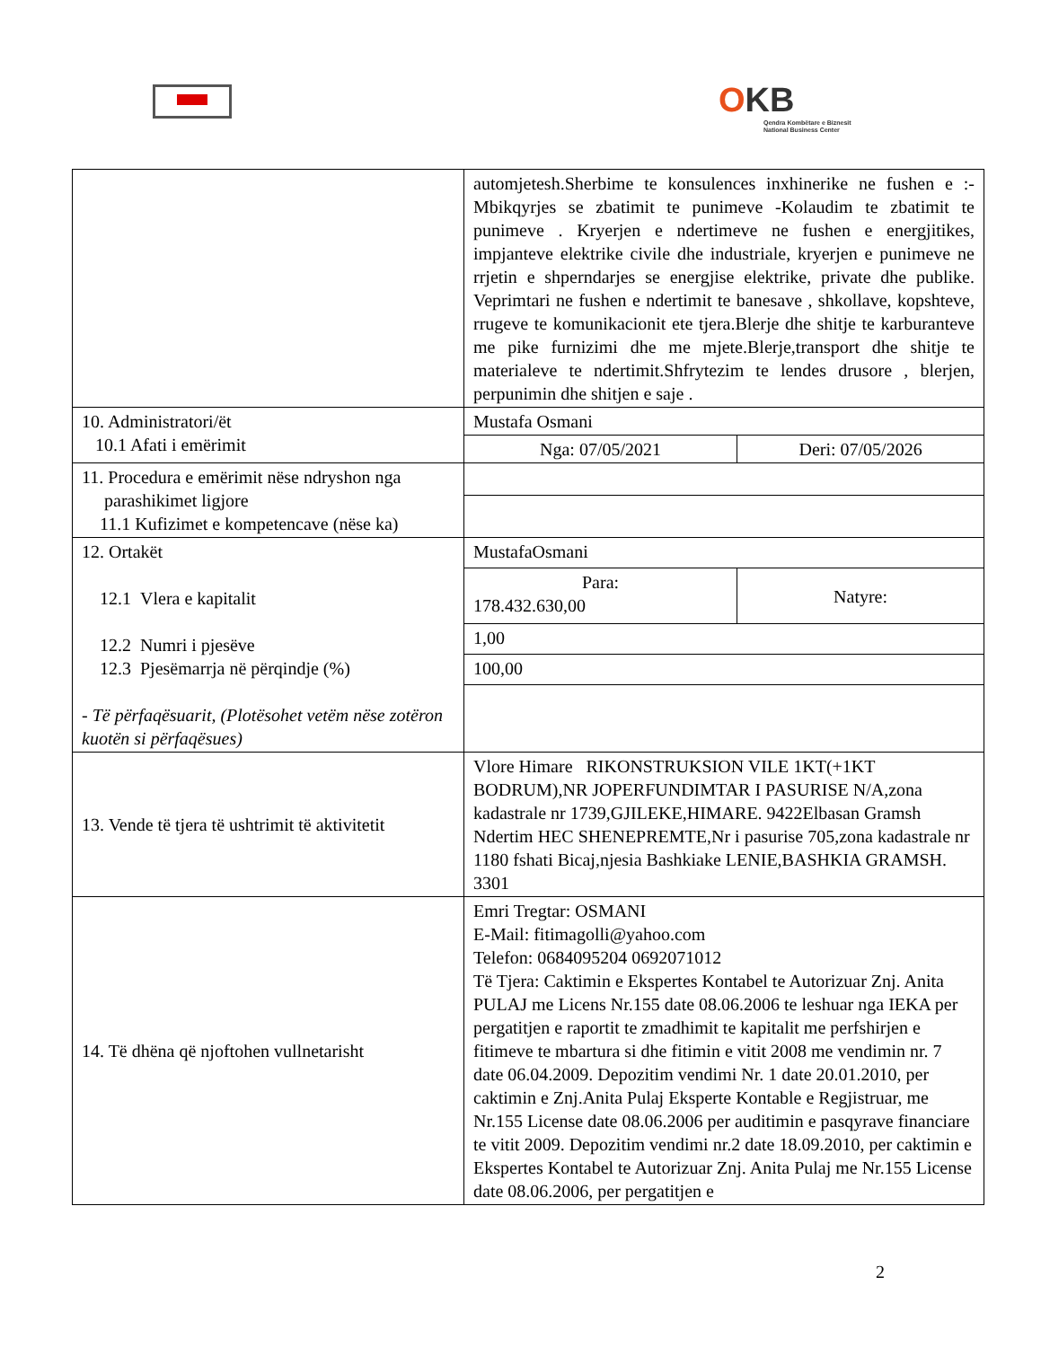OKB
Qendra Kombëtare e Biznesit
National Business Center
| | automjetesh.Sherbime te konsulences inxhinerike ne fushen e :-Mbikqyrjes se zbatimit te punimeve -Kolaudim te zbatimit te punimeve . Kryerjen e ndertimeve ne fushen e energjitikes, impjanteve elektrike civile dhe industriale, kryerjen e punimeve ne rrjetin e shperndarjes se energjise elektrike, private dhe publike. Veprimtari ne fushen e ndertimit te banesave , shkollave, kopshteve, rrugeve te komunikacionit ete tjera.Blerje dhe shitje te karburanteve me pike furnizimi dhe me mjete.Blerje,transport dhe shitje te materialeve te ndertimit.Shfrytezim te lendes drusore , blerjen, perpunimin dhe shitjen e saje . | |
| 10. Administratori/ët 10.1 Afati i emërimit | Mustafa Osmani | |
| | Nga: 07/05/2021 | Deri: 07/05/2026 |
| 11. Procedura e emërimit nëse ndryshon nga parashikimet ligjore 11.1 Kufizimet e kompetencave (nëse ka) | | |
| 12. Ortakët 12.1 Vlera e kapitalit 12.2 Numri i pjesëve 12.3 Pjesëmarrja në përqindje (%) - Të përfaqësuarit, (Plotësohet vetëm nëse zotëron kuotën si përfaqësues) | MustafaOsmani | |
| | Para: 178.432.630,00 | Natyre: |
| | 1,00 | |
| | 100,00 | |
| 13. Vende të tjera të ushtrimit të aktivitetit | Vlore Himare RIKONSTRUKSION VILE 1KT(+1KT BODRUM),NR JOPERFUNDIMTAR I PASURISE N/A,zona kadastrale nr 1739,GJILEKE,HIMARE. 9422Elbasan Gramsh Ndertim HEC SHENEPREMTE,Nr i pasurise 705,zona kadastrale nr 1180 fshati Bicaj,njesia Bashkiake LENIE,BASHKIA GRAMSH. 3301 | |
| 14. Të dhëna që njoftohen vullnetarisht | Emri Tregtar: OSMANI E-Mail: fitimagolli@yahoo.com Telefon: 0684095204 0692071012 Të Tjera: Caktimin e Ekspertes Kontabel te Autorizuar Znj. Anita PULAJ me Licens Nr.155 date 08.06.2006 te leshuar nga IEKA per pergatitjen e raportit te zmadhimit te kapitalit me perfshirjen e fitimeve te mbartura si dhe fitimin e vitit 2008 me vendimin nr. 7 date 06.04.2009. Depozitim vendimi Nr. 1 date 20.01.2010, per caktimin e Znj.Anita Pulaj Eksperte Kontable e Regjistruar, me Nr.155 License date 08.06.2006 per auditimin e pasqyrave financiare te vitit 2009. Depozitim vendimi nr.2 date 18.09.2010, per caktimin e Ekspertes Kontabel te Autorizuar Znj. Anita Pulaj me Nr.155 License date 08.06.2006, per pergatitjen e | |
2